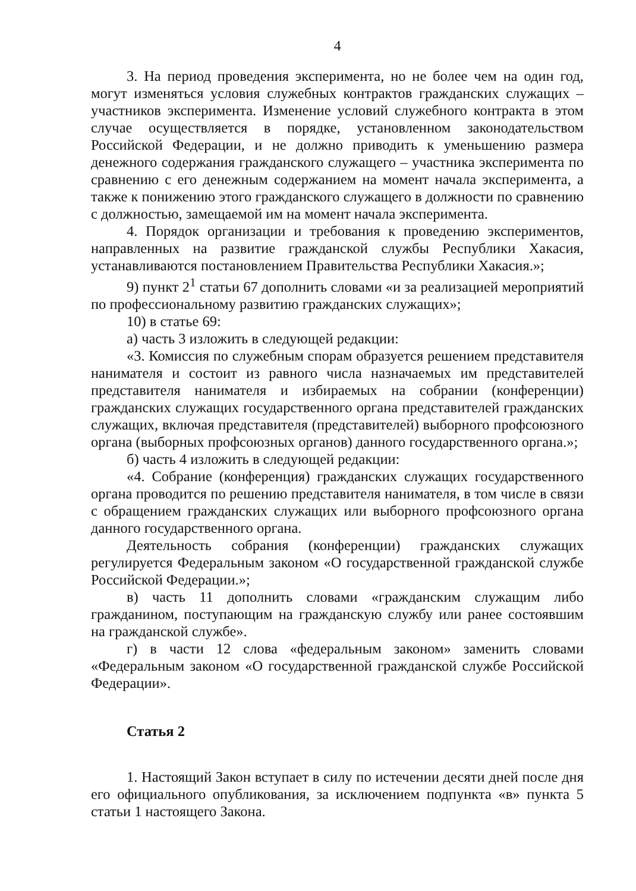4
3. На период проведения эксперимента, но не более чем на один год, могут изменяться условия служебных контрактов гражданских служащих – участников эксперимента. Изменение условий служебного контракта в этом случае осуществляется в порядке, установленном законодательством Российской Федерации, и не должно приводить к уменьшению размера денежного содержания гражданского служащего – участника эксперимента по сравнению с его денежным содержанием на момент начала эксперимента, а также к понижению этого гражданского служащего в должности по сравнению с должностью, замещаемой им на момент начала эксперимента.
4. Порядок организации и требования к проведению экспериментов, направленных на развитие гражданской службы Республики Хакасия, устанавливаются постановлением Правительства Республики Хакасия.»;
9) пункт 2<sup>1</sup> статьи 67 дополнить словами «и за реализацией мероприятий по профессиональному развитию гражданских служащих»;
10) в статье 69:
а) часть 3 изложить в следующей редакции:
«3. Комиссия по служебным спорам образуется решением представителя нанимателя и состоит из равного числа назначаемых им представителей представителя нанимателя и избираемых на собрании (конференции) гражданских служащих государственного органа представителей гражданских служащих, включая представителя (представителей) выборного профсоюзного органа (выборных профсоюзных органов) данного государственного органа.»;
б) часть 4 изложить в следующей редакции:
«4. Собрание (конференция) гражданских служащих государственного органа проводится по решению представителя нанимателя, в том числе в связи с обращением гражданских служащих или выборного профсоюзного органа данного государственного органа.
Деятельность собрания (конференции) гражданских служащих регулируется Федеральным законом «О государственной гражданской службе Российской Федерации.»;
в) часть 11 дополнить словами «гражданским служащим либо гражданином, поступающим на гражданскую службу или ранее состоявшим на гражданской службе».
г) в части 12 слова «федеральным законом» заменить словами «Федеральным законом «О государственной гражданской службе Российской Федерации».
Статья 2
1. Настоящий Закон вступает в силу по истечении десяти дней после дня его официального опубликования, за исключением подпункта «в» пункта 5 статьи 1 настоящего Закона.